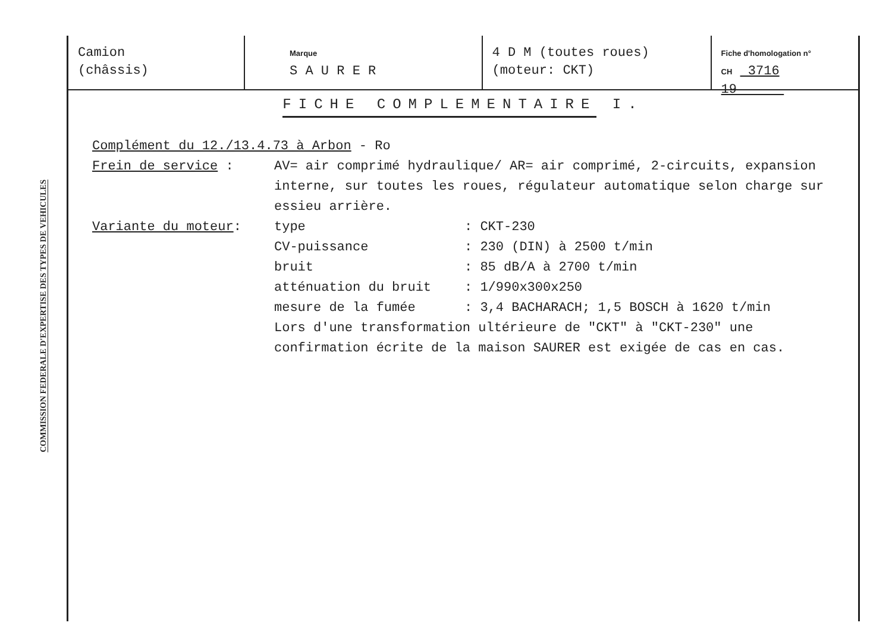COMMISSION FEDERALE D'EXPERTISE DES TYPES DE VEHICULES
Camion
(châssis)
Marque
S A U R E R
4 D M (toutes roues)
(moteur: CKT)
Fiche d'homologation n°
CH 3716 19
FICHE COMPLEMENTAIRE I.
Complément du 12./13.4.73 à Arbon - Ro
Frein de service : AV= air comprimé hydraulique/ AR= air comprimé, 2-circuits, expansion interne, sur toutes les roues, régulateur automatique selon charge sur essieu arrière.
Variante du moteur:
| type | : CKT-230 |
| CV-puissance | : 230 (DIN) à 2500 t/min |
| bruit | : 85 dB/A à 2700 t/min |
| atténuation du bruit | : 1/990x300x250 |
| mesure de la fumée | : 3,4 BACHARACH; 1,5 BOSCH à 1620 t/min |
Lors d'une transformation ultérieure de "CKT" à "CKT-230" une confirmation écrite de la maison SAURER est exigée de cas en cas.